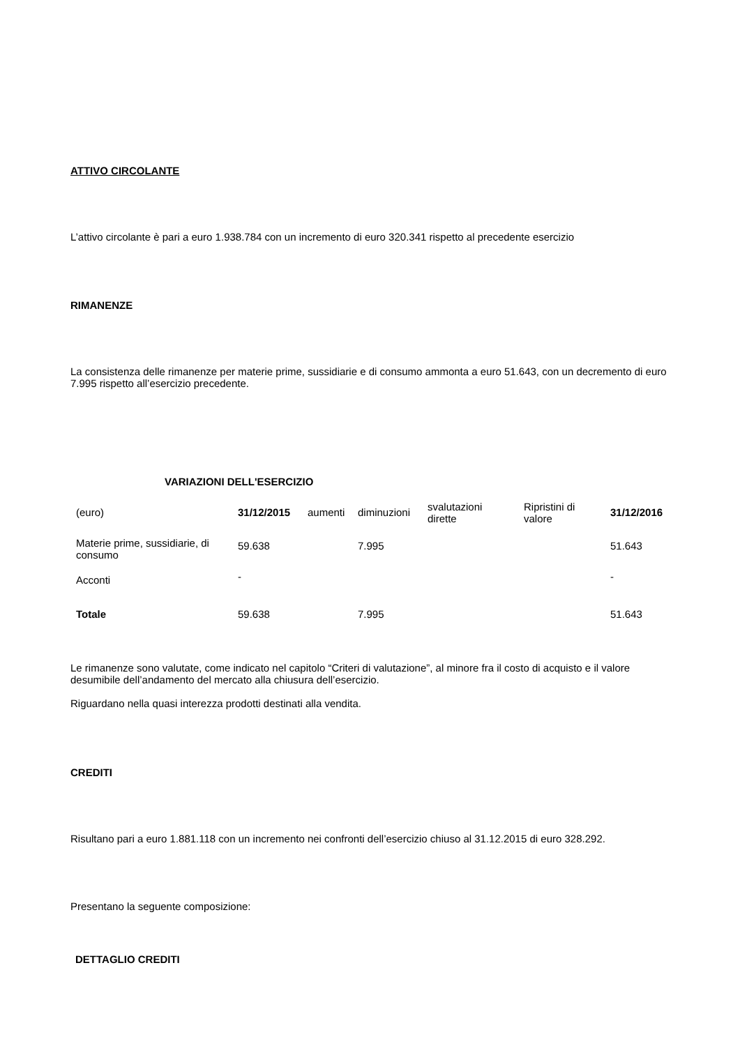ATTIVO CIRCOLANTE
L’attivo circolante è pari a euro 1.938.784 con un incremento di euro 320.341 rispetto al precedente esercizio
RIMANENZE
La consistenza delle rimanenze per materie prime, sussidiarie e di consumo ammonta a euro 51.643, con un decremento di euro 7.995 rispetto all’esercizio precedente.
VARIAZIONI DELL'ESERCIZIO
| (euro) | 31/12/2015 | aumenti | diminuzioni | svalutazioni dirette | Ripristini di valore | 31/12/2016 |
| Materie prime, sussidiarie, di consumo | 59.638 | | 7.995 | | | 51.643 |
| Acconti | - | | | | | - |
| Totale | 59.638 | | 7.995 | | | 51.643 |
Le rimanenze sono valutate, come indicato nel capitolo “Criteri di valutazione”, al minore fra il costo di acquisto e il valore desumibile dell’andamento del mercato alla chiusura dell’esercizio.
Riguardano nella quasi interezza prodotti destinati alla vendita.
CREDITI
Risultano pari a euro 1.881.118 con un incremento nei confronti dell’esercizio chiuso al 31.12.2015 di euro 328.292.
Presentano la seguente composizione:
DETTAGLIO CREDITI